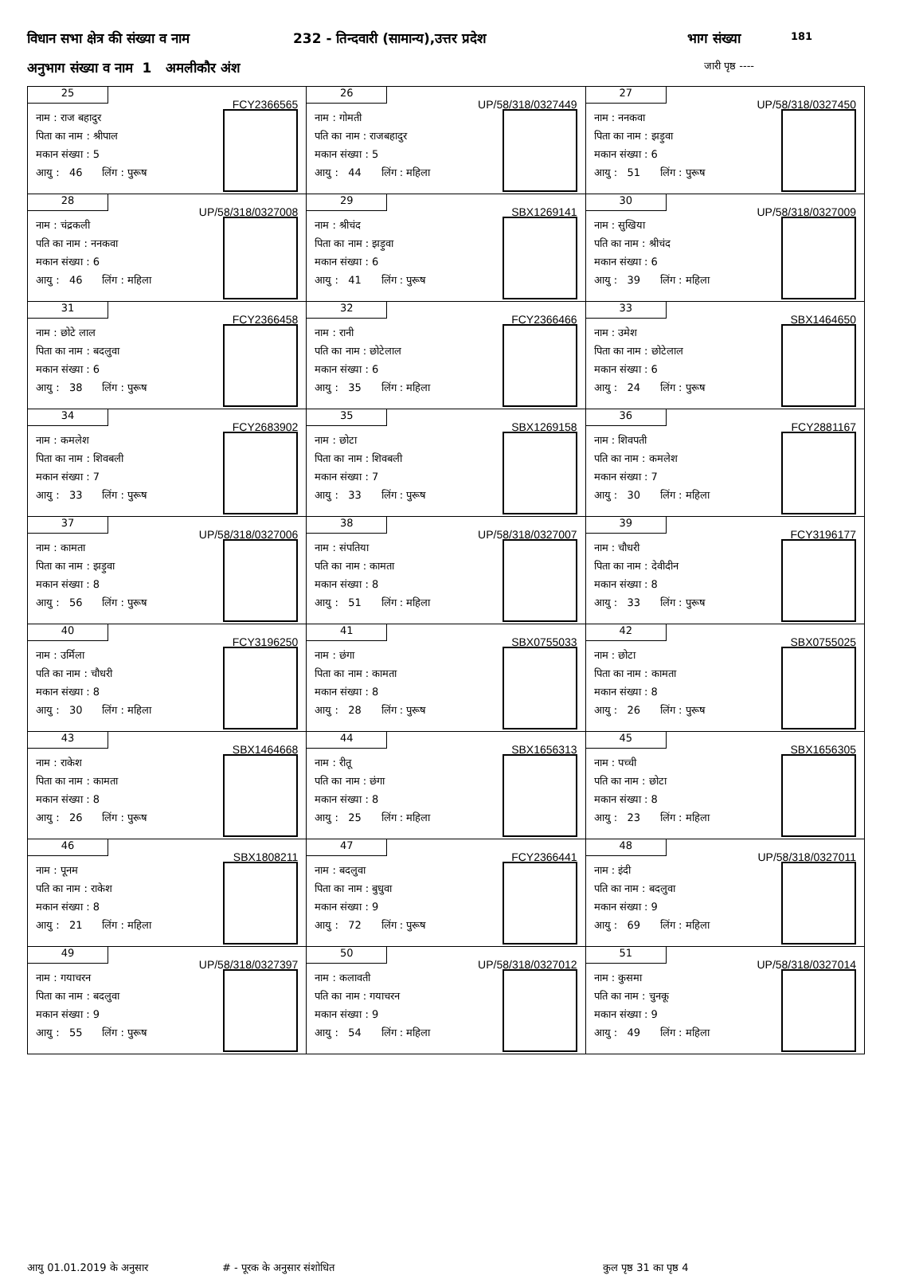विधान सभा क्षेत्र की संख्या व नाम 232 - तिन्दवारी (सामान्य),उत्तर प्रदेश भाग संख्या 181
अनुभाग संख्या व नाम 1 अमलीकौर अंश जारी पृष्ठ ----
| 25 FCY2366565 नाम : राज बहादुर पिता का नाम : श्रीपाल मकान संख्या : 5 आयु : 46 लिंग : पुरूष | 26 UP/58/318/0327449 नाम : गोमती पति का नाम : राजबहादुर मकान संख्या : 5 आयु : 44 लिंग : महिला | 27 UP/58/318/0327450 नाम : ननकवा पिता का नाम : झड़ुवा मकान संख्या : 6 आयु : 51 लिंग : पुरूष |
| 28 UP/58/318/0327008 नाम : चंद्रकली पति का नाम : ननकवा मकान संख्या : 6 आयु : 46 लिंग : महिला | 29 SBX1269141 नाम : श्रीचंद पिता का नाम : झड़ुवा मकान संख्या : 6 आयु : 41 लिंग : पुरूष | 30 UP/58/318/0327009 नाम : सुखिया पति का नाम : श्रीचंद मकान संख्या : 6 आयु : 39 लिंग : महिला |
| 31 FCY2366458 नाम : छोटे लाल पिता का नाम : बदलुवा मकान संख्या : 6 आयु : 38 लिंग : पुरूष | 32 FCY2366466 नाम : रानी पति का नाम : छोटेलाल मकान संख्या : 6 आयु : 35 लिंग : महिला | 33 SBX1464650 नाम : उमेश पिता का नाम : छोटेलाल मकान संख्या : 6 आयु : 24 लिंग : पुरूष |
| 34 FCY2683902 नाम : कमलेश पिता का नाम : शिवबली मकान संख्या : 7 आयु : 33 लिंग : पुरूष | 35 SBX1269158 नाम : छोटा पिता का नाम : शिवबली मकान संख्या : 7 आयु : 33 लिंग : पुरूष | 36 FCY2881167 नाम : शिवपती पति का नाम : कमलेश मकान संख्या : 7 आयु : 30 लिंग : महिला |
| 37 UP/58/318/0327006 नाम : कामता पिता का नाम : झड़ुवा मकान संख्या : 8 आयु : 56 लिंग : पुरूष | 38 UP/58/318/0327007 नाम : संपतिया पति का नाम : कामता मकान संख्या : 8 आयु : 51 लिंग : महिला | 39 FCY3196177 नाम : चौधरी पिता का नाम : देवीदीन मकान संख्या : 8 आयु : 33 लिंग : पुरूष |
| 40 FCY3196250 नाम : उर्मिला पति का नाम : चौधरी मकान संख्या : 8 आयु : 30 लिंग : महिला | 41 SBX0755033 नाम : छंगा पिता का नाम : कामता मकान संख्या : 8 आयु : 28 लिंग : पुरूष | 42 SBX0755025 नाम : छोटा पिता का नाम : कामता मकान संख्या : 8 आयु : 26 लिंग : पुरूष |
| 43 SBX1464668 नाम : राकेश पिता का नाम : कामता मकान संख्या : 8 आयु : 26 लिंग : पुरूष | 44 SBX1656313 नाम : रीतू पति का नाम : छंगा मकान संख्या : 8 आयु : 25 लिंग : महिला | 45 SBX1656305 नाम : पच्ची पति का नाम : छोटा मकान संख्या : 8 आयु : 23 लिंग : महिला |
| 46 SBX1808211 नाम : पूनम पति का नाम : राकेश मकान संख्या : 8 आयु : 21 लिंग : महिला | 47 FCY2366441 नाम : बदलुवा पिता का नाम : बुधुवा मकान संख्या : 9 आयु : 72 लिंग : पुरूष | 48 UP/58/318/0327011 नाम : इंदी पति का नाम : बदलुवा मकान संख्या : 9 आयु : 69 लिंग : महिला |
| 49 UP/58/318/0327397 नाम : गयाचरन पिता का नाम : बदलुवा मकान संख्या : 9 आयु : 55 लिंग : पुरूष | 50 UP/58/318/0327012 नाम : कलावती पति का नाम : गयाचरन मकान संख्या : 9 आयु : 54 लिंग : महिला | 51 UP/58/318/0327014 नाम : कुसमा पति का नाम : चुनकू मकान संख्या : 9 आयु : 49 लिंग : महिला |
आयु 01.01.2019 के अनुसार # - पूरक के अनुसार संशोधित कुल पृष्ठ 31 का पृष्ठ 4